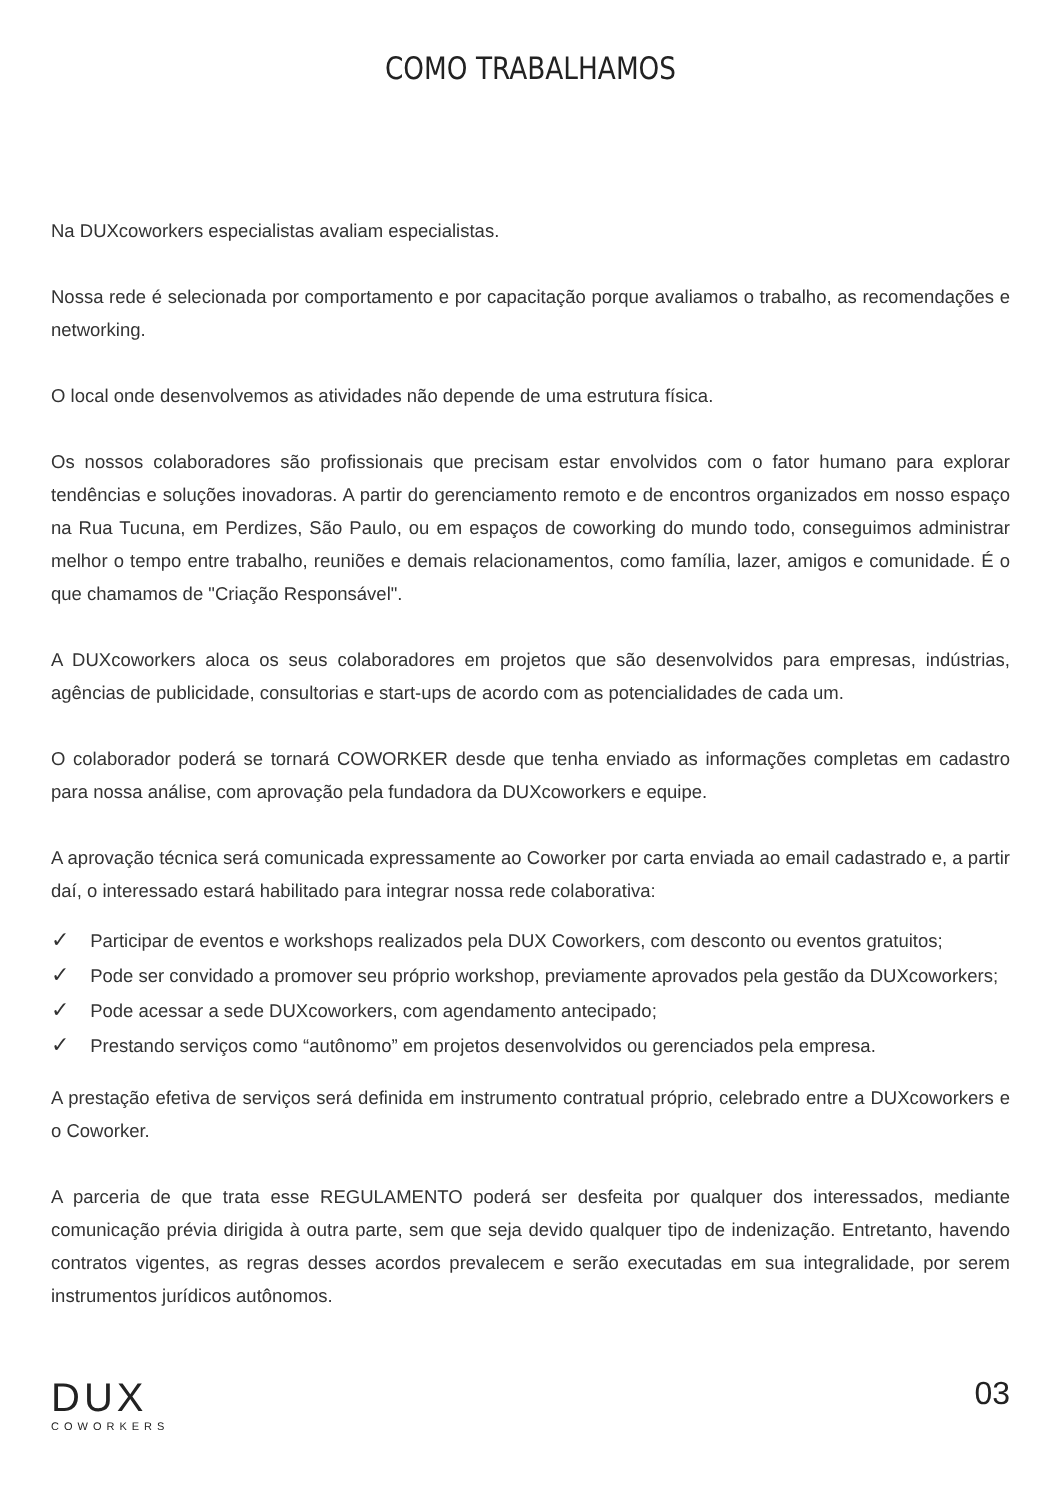COMO TRABALHAMOS
Na DUXcoworkers especialistas avaliam especialistas.
Nossa rede é selecionada por comportamento e por capacitação porque avaliamos o trabalho, as recomendações e networking.
O local onde desenvolvemos as atividades não depende de uma estrutura física.
Os nossos colaboradores são profissionais que precisam estar envolvidos com o fator humano para explorar tendências e soluções inovadoras. A partir do gerenciamento remoto e de encontros organizados em nosso espaço na Rua Tucuna, em Perdizes, São Paulo, ou em espaços de coworking do mundo todo, conseguimos administrar melhor o tempo entre trabalho, reuniões e demais relacionamentos, como família, lazer, amigos e comunidade. É o que chamamos de "Criação Responsável".
A DUXcoworkers aloca os seus colaboradores em projetos que são desenvolvidos para empresas, indústrias, agências de publicidade, consultorias e start-ups de acordo com as potencialidades de cada um.
O colaborador poderá se tornará COWORKER desde que tenha enviado as informações completas em cadastro para nossa análise, com aprovação pela fundadora da DUXcoworkers e equipe.
A aprovação técnica será comunicada expressamente ao Coworker por carta enviada ao email cadastrado e, a partir daí, o interessado estará habilitado para integrar nossa rede colaborativa:
✓ Participar de eventos e workshops realizados pela DUX Coworkers, com desconto ou eventos gratuitos;
✓ Pode ser convidado a promover seu próprio workshop, previamente aprovados pela gestão da DUXcoworkers;
✓ Pode acessar a sede DUXcoworkers, com agendamento antecipado;
✓ Prestando serviços como “autônomo” em projetos desenvolvidos ou gerenciados pela empresa.
A prestação efetiva de serviços será definida em instrumento contratual próprio, celebrado entre a DUXcoworkers e o Coworker.
A parceria de que trata esse REGULAMENTO poderá ser desfeita por qualquer dos interessados, mediante comunicação prévia dirigida à outra parte, sem que seja devido qualquer tipo de indenização. Entretanto, havendo contratos vigentes, as regras desses acordos prevalecem e serão executadas em sua integralidade, por serem instrumentos jurídicos autônomos.
DUX
COWORKERS
03